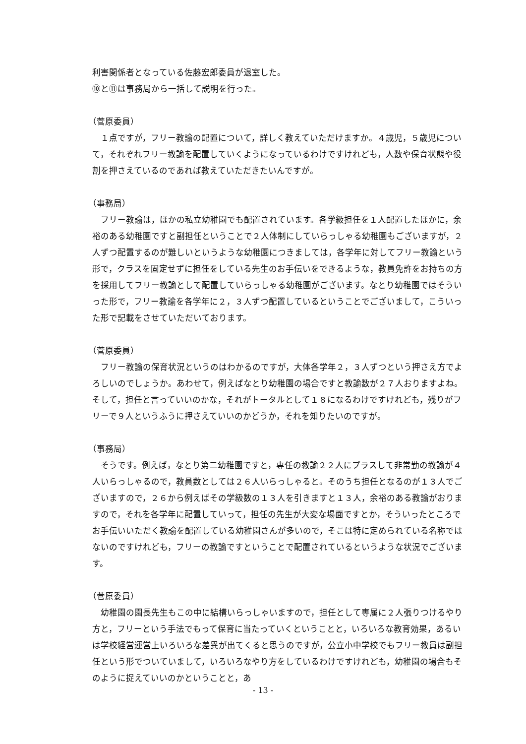利害関係者となっている佐藤宏郎委員が退室した。
⑩と⑪は事務局から一括して説明を行った。
（菅原委員）
１点ですが，フリー教諭の配置について，詳しく教えていただけますか。４歳児，５歳児について，それぞれフリー教諭を配置していくようになっているわけですけれども，人数や保育状態や役割を押さえているのであれば教えていただきたいんですが。
（事務局）
フリー教諭は，ほかの私立幼稚園でも配置されています。各学級担任を１人配置したほかに，余裕のある幼稚園ですと副担任ということで２人体制にしていらっしゃる幼稚園もございますが，２人ずつ配置するのが難しいというような幼稚園につきましては，各学年に対してフリー教諭という形で，クラスを固定せずに担任をしている先生のお手伝いをできるような，教員免許をお持ちの方を採用してフリー教諭として配置していらっしゃる幼稚園がございます。なとり幼稚園ではそういった形で，フリー教諭を各学年に２，３人ずつ配置しているということでございまして，こういった形で記載をさせていただいております。
（菅原委員）
フリー教諭の保育状況というのはわかるのですが，大体各学年２，３人ずつという押さえ方でよろしいのでしょうか。あわせて，例えばなとり幼稚園の場合ですと教諭数が２７人おりますよね。そして，担任と言っていいのかな，それがトータルとして１８になるわけですけれども，残りがフリーで９人というふうに押さえていいのかどうか，それを知りたいのですが。
（事務局）
そうです。例えば，なとり第二幼稚園ですと，専任の教諭２２人にプラスして非常勤の教諭が４人いらっしゃるので，教員数としては２６人いらっしゃると。そのうち担任となるのが１３人でございますので，２６から例えばその学級数の１３人を引きますと１３人，余裕のある教諭がおりますので，それを各学年に配置していって，担任の先生が大変な場面ですとか，そういったところでお手伝いいただく教諭を配置している幼稚園さんが多いので，そこは特に定められている名称ではないのですけれども，フリーの教諭ですということで配置されているというような状況でございます。
（菅原委員）
幼稚園の園長先生もこの中に結構いらっしゃいますので，担任として専属に２人張りつけるやり方と，フリーという手法でもって保育に当たっていくということと，いろいろな教育効果，あるいは学校経営運営上いろいろな差異が出てくると思うのですが，公立小中学校でもフリー教員は副担任という形でついていまして，いろいろなやり方をしているわけですけれども，幼稚園の場合もそのように捉えていいのかということと，あ
- 13 -